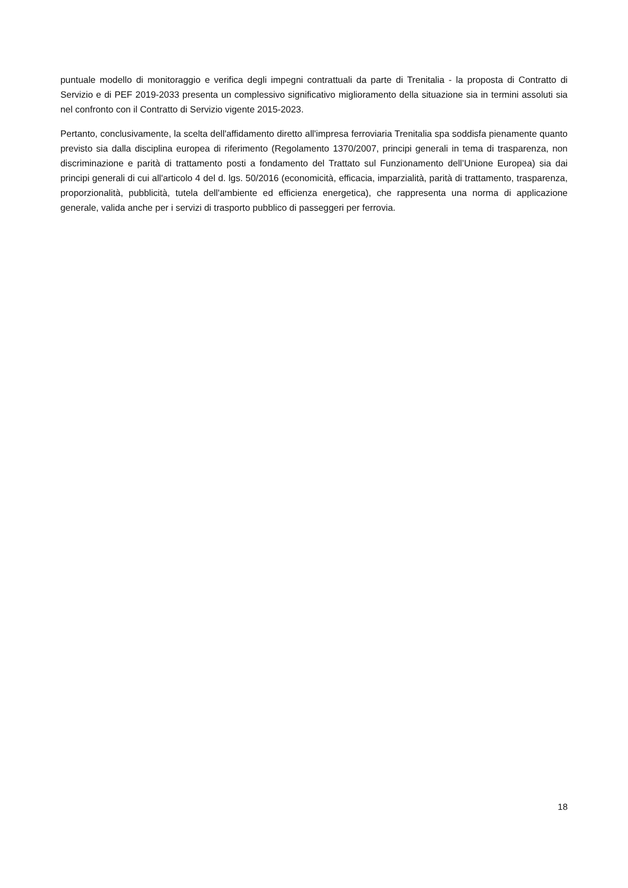puntuale modello di monitoraggio e verifica degli impegni contrattuali da parte di Trenitalia - la proposta di Contratto di Servizio e di PEF 2019-2033 presenta un complessivo significativo miglioramento della situazione sia in termini assoluti sia nel confronto con il Contratto di Servizio vigente 2015-2023.
Pertanto, conclusivamente, la scelta dell'affidamento diretto all'impresa ferroviaria Trenitalia spa soddisfa pienamente quanto previsto sia dalla disciplina europea di riferimento (Regolamento 1370/2007, principi generali in tema di trasparenza, non discriminazione e parità di trattamento posti a fondamento del Trattato sul Funzionamento dell’Unione Europea) sia dai principi generali di cui all'articolo 4 del d. lgs. 50/2016 (economicità, efficacia, imparzialità, parità di trattamento, trasparenza, proporzionalità, pubblicità, tutela dell'ambiente ed efficienza energetica), che rappresenta una norma di applicazione generale, valida anche per i servizi di trasporto pubblico di passeggeri per ferrovia.
18